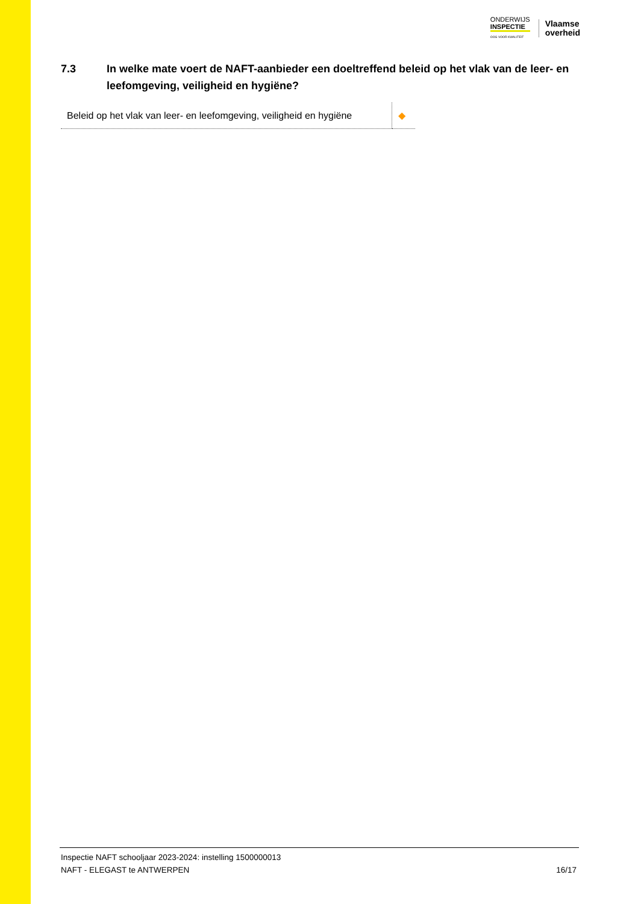ONDERWIJS
INSPECTIE
OOG VOOR KWALITEIT
Vlaamse
overheid
7.3 In welke mate voert de NAFT-aanbieder een doeltreffend beleid op het vlak van de leer- en leefomgeving, veiligheid en hygiëne?
| Beleid op het vlak van leer- en leefomgeving, veiligheid en hygiëne | ◆ |
Inspectie NAFT schooljaar 2023-2024: instelling 1500000013
NAFT - ELEGAST te ANTWERPEN
16/17